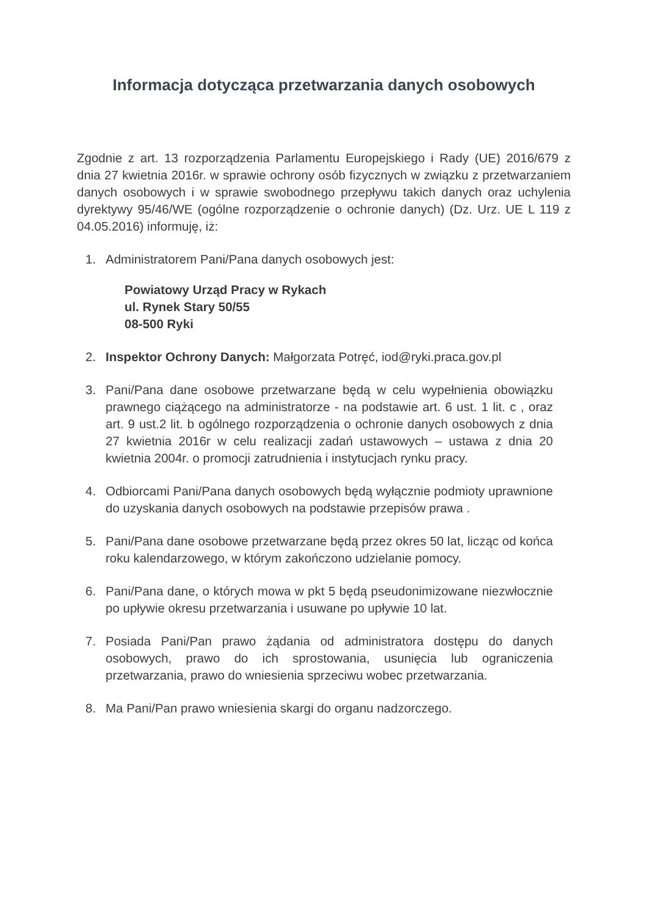Informacja dotycząca przetwarzania danych osobowych
Zgodnie z art. 13 rozporządzenia Parlamentu Europejskiego i Rady (UE) 2016/679 z dnia 27 kwietnia 2016r. w sprawie ochrony osób fizycznych w związku z przetwarzaniem danych osobowych i w sprawie swobodnego przepływu takich danych oraz uchylenia dyrektywy 95/46/WE (ogólne rozporządzenie o ochronie danych) (Dz. Urz. UE L 119 z 04.05.2016) informuję, iż:
1. Administratorem Pani/Pana danych osobowych jest:
Powiatowy Urząd Pracy w Rykach
ul. Rynek Stary 50/55
08-500 Ryki
2. Inspektor Ochrony Danych: Małgorzata Potręć, iod@ryki.praca.gov.pl
3. Pani/Pana dane osobowe przetwarzane będą w celu wypełnienia obowiązku prawnego ciążącego na administratorze - na podstawie art. 6 ust. 1 lit. c , oraz art. 9 ust.2 lit. b ogólnego rozporządzenia o ochronie danych osobowych z dnia 27 kwietnia 2016r w celu realizacji zadań ustawowych – ustawa z dnia 20 kwietnia 2004r. o promocji zatrudnienia i instytucjach rynku pracy.
4. Odbiorcami Pani/Pana danych osobowych będą wyłącznie podmioty uprawnione do uzyskania danych osobowych na podstawie przepisów prawa .
5. Pani/Pana dane osobowe przetwarzane będą przez okres 50 lat, licząc od końca roku kalendarzowego, w którym zakończono udzielanie pomocy.
6. Pani/Pana dane, o których mowa w pkt 5 będą pseudonimizowane niezwłocznie po upływie okresu przetwarzania i usuwane po upływie 10 lat.
7. Posiada Pani/Pan prawo żądania od administratora dostępu do danych osobowych, prawo do ich sprostowania, usunięcia lub ograniczenia przetwarzania, prawo do wniesienia sprzeciwu wobec przetwarzania.
8. Ma Pani/Pan prawo wniesienia skargi do organu nadzorczego.